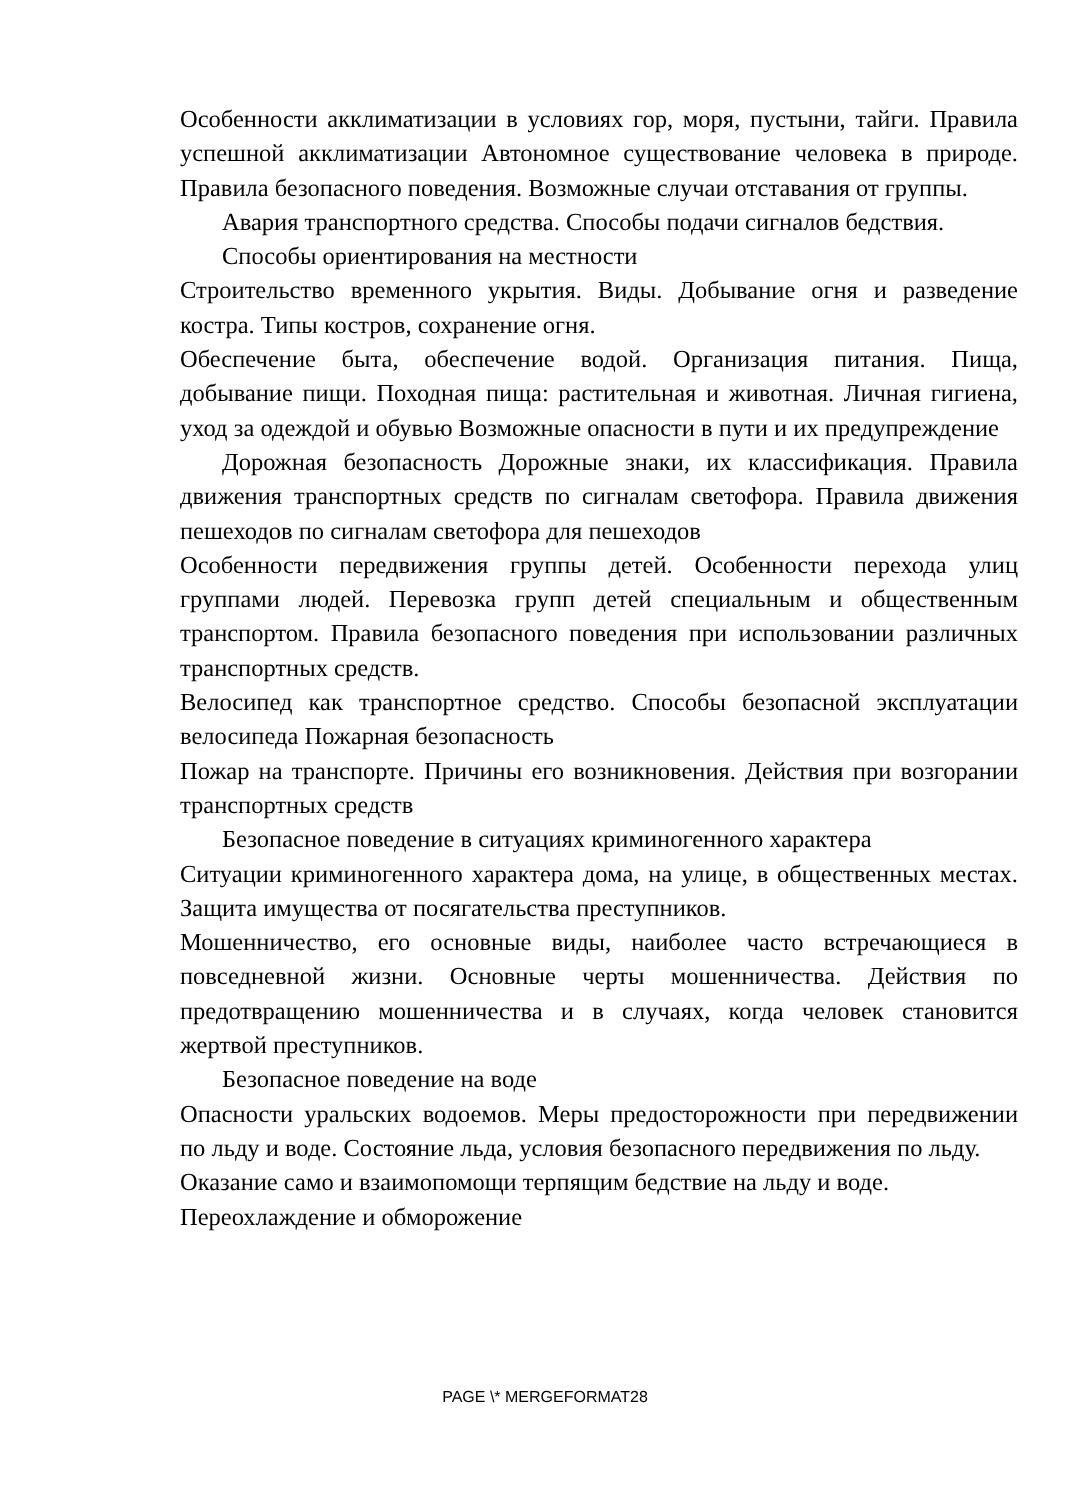Особенности акклиматизации в условиях гор, моря, пустыни, тайги. Правила успешной акклиматизации Автономное существование человека в природе. Правила безопасного поведения. Возможные случаи отставания от группы.
Авария транспортного средства. Способы подачи сигналов бедствия.
Способы ориентирования на местности
Строительство временного укрытия. Виды. Добывание огня и разведение костра. Типы костров, сохранение огня.
Обеспечение быта, обеспечение водой. Организация питания. Пища, добывание пищи. Походная пища: растительная и животная. Личная гигиена, уход за одеждой и обувью Возможные опасности в пути и их предупреждение
Дорожная безопасность Дорожные знаки, их классификация. Правила движения транспортных средств по сигналам светофора. Правила движения пешеходов по сигналам светофора для пешеходов
Особенности передвижения группы детей. Особенности перехода улиц группами людей. Перевозка групп детей специальным и общественным транспортом. Правила безопасного поведения при использовании различных транспортных средств.
Велосипед как транспортное средство. Способы безопасной эксплуатации велосипеда Пожарная безопасность
Пожар на транспорте. Причины его возникновения. Действия при возгорании транспортных средств
Безопасное поведение в ситуациях криминогенного характера
Ситуации криминогенного характера дома, на улице, в общественных местах. Защита имущества от посягательства преступников.
Мошенничество, его основные виды, наиболее часто встречающиеся в повседневной жизни. Основные черты мошенничества. Действия по предотвращению мошенничества и в случаях, когда человек становится жертвой преступников.
Безопасное поведение на воде
Опасности уральских водоемов. Меры предосторожности при передвижении по льду и воде. Состояние льда, условия безопасного передвижения по льду.
Оказание само и взаимопомощи терпящим бедствие на льду и воде.
Переохлаждение и обморожение
PAGE \* MERGEFORMAT28